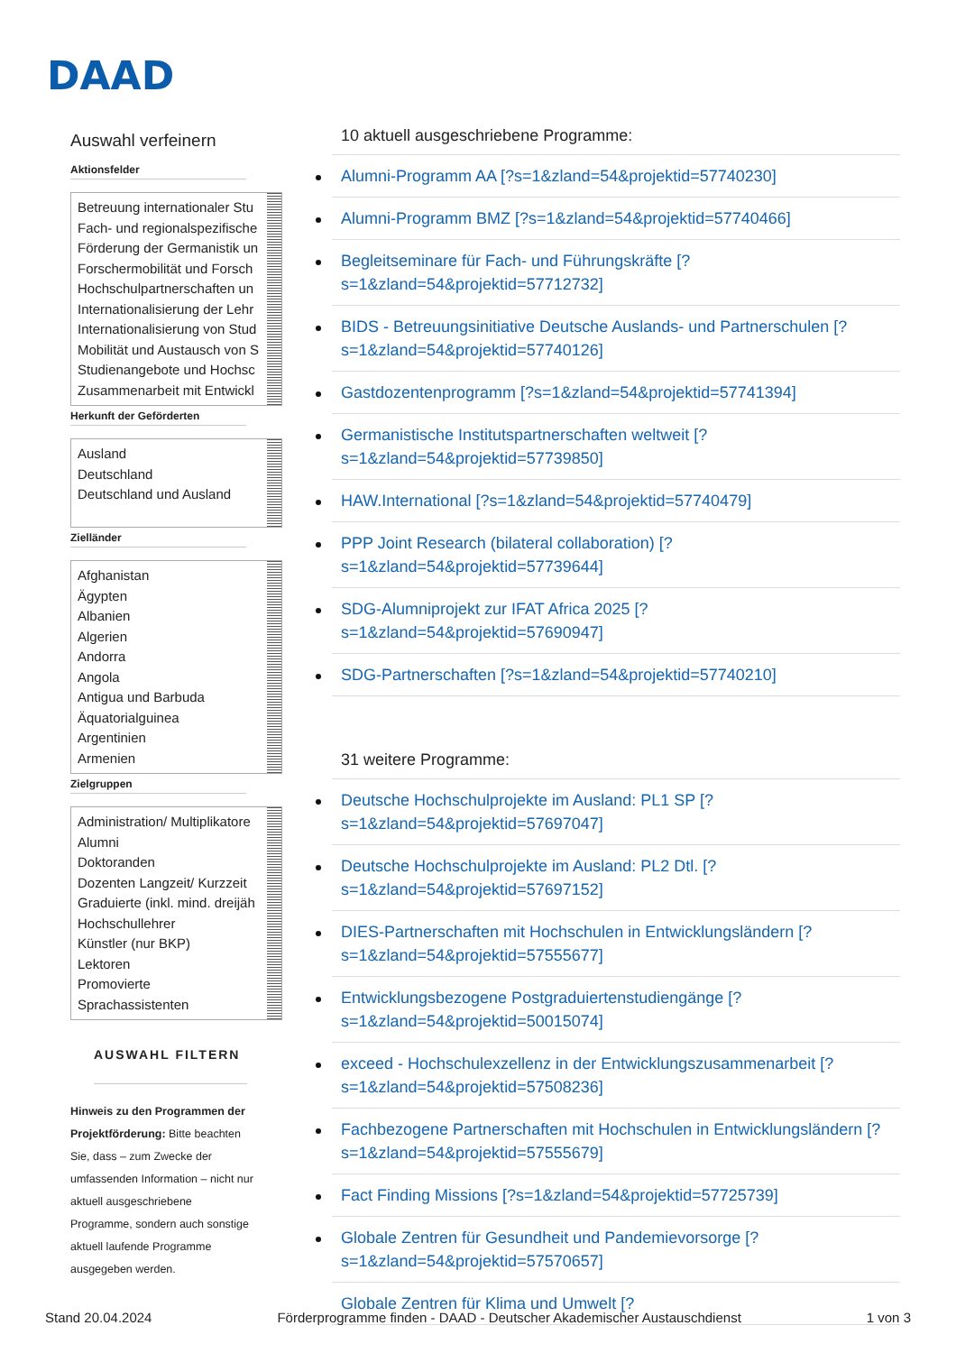DAAD
Auswahl verfeinern
Aktionsfelder
Betreuung internationaler Stu
Fach- und regionalspezifische
Förderung der Germanistik un
Forschermobilität und Forsch
Hochschulpartnerschaften un
Internationalisierung der Lehr
Internationalisierung von Stud
Mobilität und Austausch von S
Studienangebote und Hochsc
Zusammenarbeit mit Entwickl
Herkunft der Geförderten
Ausland
Deutschland
Deutschland und Ausland
Zielländer
Afghanistan
Ägypten
Albanien
Algerien
Andorra
Angola
Antigua und Barbuda
Äquatorialguinea
Argentinien
Armenien
Zielgruppen
Administration/ Multiplikatore
Alumni
Doktoranden
Dozenten Langzeit/ Kurzzeit
Graduierte (inkl. mind. dreijäh
Hochschullehrer
Künstler (nur BKP)
Lektoren
Promovierte
Sprachassistenten
AUSWAHL FILTERN
Hinweis zu den Programmen der Projektförderung: Bitte beachten Sie, dass – zum Zwecke der umfassenden Information – nicht nur aktuell ausgeschriebene Programme, sondern auch sonstige aktuell laufende Programme ausgegeben werden.
10 aktuell ausgeschriebene Programme:
Alumni-Programm AA [?s=1&zland=54&projektid=57740230]
Alumni-Programm BMZ [?s=1&zland=54&projektid=57740466]
Begleitseminare für Fach- und Führungskräfte [?s=1&zland=54&projektid=57712732]
BIDS - Betreuungsinitiative Deutsche Auslands- und Partnerschulen [?s=1&zland=54&projektid=57740126]
Gastdozentenprogramm [?s=1&zland=54&projektid=57741394]
Germanistische Institutspartnerschaften weltweit [?s=1&zland=54&projektid=57739850]
HAW.International [?s=1&zland=54&projektid=57740479]
PPP Joint Research (bilateral collaboration) [?s=1&zland=54&projektid=57739644]
SDG-Alumniprojekt zur IFAT Africa 2025 [?s=1&zland=54&projektid=57690947]
SDG-Partnerschaften [?s=1&zland=54&projektid=57740210]
31 weitere Programme:
Deutsche Hochschulprojekte im Ausland: PL1 SP [?s=1&zland=54&projektid=57697047]
Deutsche Hochschulprojekte im Ausland: PL2 Dtl. [?s=1&zland=54&projektid=57697152]
DIES-Partnerschaften mit Hochschulen in Entwicklungsländern [?s=1&zland=54&projektid=57555677]
Entwicklungsbezogene Postgraduiertenstudiengänge [?s=1&zland=54&projektid=50015074]
exceed - Hochschulexzellenz in der Entwicklungszusammenarbeit [?s=1&zland=54&projektid=57508236]
Fachbezogene Partnerschaften mit Hochschulen in Entwicklungsländern [?s=1&zland=54&projektid=57555679]
Fact Finding Missions [?s=1&zland=54&projektid=57725739]
Globale Zentren für Gesundheit und Pandemievorsorge [?s=1&zland=54&projektid=57570657]
Globale Zentren für Klima und Umwelt [?
Stand 20.04.2024 Förderprogramme finden - DAAD - Deutscher Akademischer Austauschdienst 1 von 3